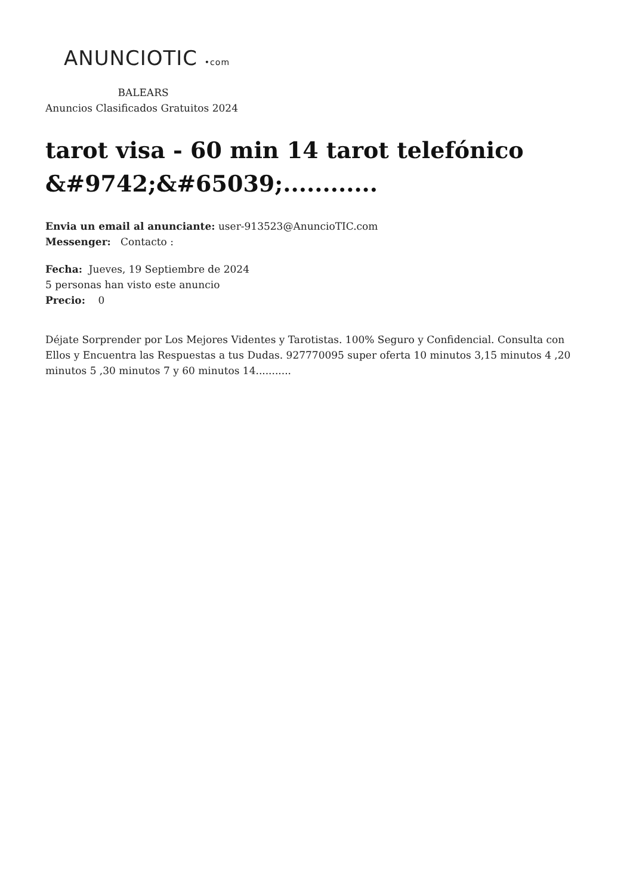ANUNCIOTIC •com
BALEARS
Anuncios Clasificados Gratuitos 2024
tarot visa - 60 min 14 tarot telefónico &#9742;&#65039;............
Envia un email al anunciante: user-913523@AnuncioTIC.com
Messenger: Contacto :
Fecha: Jueves, 19 Septiembre de 2024
5 personas han visto este anuncio
Precio: 0
Déjate Sorprender por Los Mejores Videntes y Tarotistas. 100% Seguro y Confidencial. Consulta con Ellos y Encuentra las Respuestas a tus Dudas. 927770095 super oferta 10 minutos 3,15 minutos 4 ,20 minutos 5 ,30 minutos 7 y 60 minutos 14...........